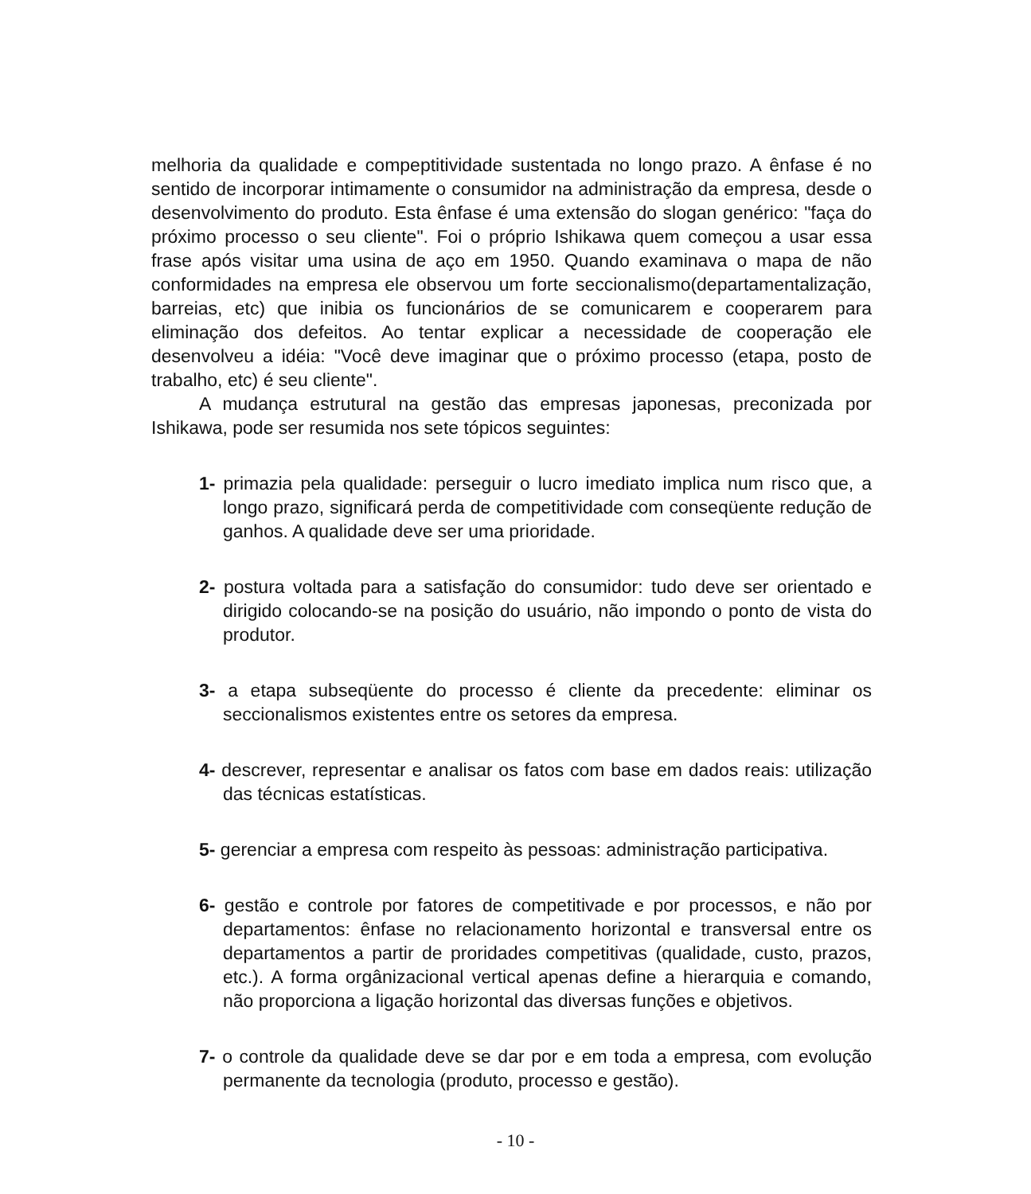melhoria da qualidade e compeptitividade sustentada no longo prazo. A ênfase é no sentido de incorporar intimamente o consumidor na administração da empresa, desde o desenvolvimento do produto. Esta ênfase é uma extensão do slogan genérico: "faça do próximo processo o seu cliente". Foi o próprio Ishikawa quem começou a usar essa frase após visitar uma usina de aço em 1950. Quando examinava o mapa de não conformidades na empresa ele observou um forte seccionalismo(departamentalização, barreias, etc) que inibia os funcionários de se comunicarem e cooperarem para eliminação dos defeitos. Ao tentar explicar a necessidade de cooperação ele desenvolveu a idéia: "Você deve imaginar que o próximo processo (etapa, posto de trabalho, etc) é seu cliente".
A mudança estrutural na gestão das empresas japonesas, preconizada por Ishikawa, pode ser resumida nos sete tópicos seguintes:
1- primazia pela qualidade: perseguir o lucro imediato implica num risco que, a longo prazo, significará perda de competitividade com conseqüente redução de ganhos. A qualidade deve ser uma prioridade.
2- postura voltada para a satisfação do consumidor: tudo deve ser orientado e dirigido colocando-se na posição do usuário, não impondo o ponto de vista do produtor.
3- a etapa subseqüente do processo é cliente da precedente: eliminar os seccionalismos existentes entre os setores da empresa.
4- descrever, representar e analisar os fatos com base em dados reais: utilização das técnicas estatísticas.
5- gerenciar a empresa com respeito às pessoas: administração participativa.
6- gestão e controle por fatores de competitivade e por processos, e não por departamentos: ênfase no relacionamento horizontal e transversal entre os departamentos a partir de proridades competitivas (qualidade, custo, prazos, etc.). A forma orgânizacional vertical apenas define a hierarquia e comando, não proporciona a ligação horizontal das diversas funções e objetivos.
7- o controle da qualidade deve se dar por e em toda a empresa, com evolução permanente da tecnologia (produto, processo e gestão).
- 10 -